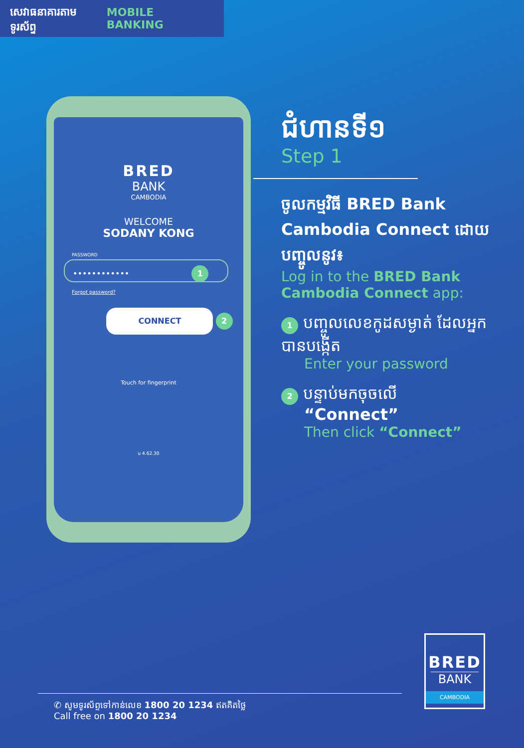សេវាធនាគារតាមទូរស័ព្ទ MOBILE BANKING
BRED
BANK
CAMBODIA
WELCOME
SODANY KONG
PASSWORD
•••••••••••• 1
Forgot password?
CONNECT
2
Touch for fingerprint
u 4.62.30
ជំហានទី១
Step 1
ចូលកម្មវិធី BRED Bank Cambodia Connect ដោយបញ្ចូលនូវ៖
Log in to the BRED Bank Cambodia Connect app:
1 បញ្ចូលលេខកូដសម្ងាត់ ដែលអ្នកបានបង្កើត
Enter your password
2 បន្ទាប់មកចុចលើ
“Connect”
Then click “Connect”
BRED
BANK
CAMBODIA
✆ សូមទូរស័ព្ទទៅកាន់លេខ 1800 20 1234 ឥតគិតថ្លៃ
Call free on 1800 20 1234